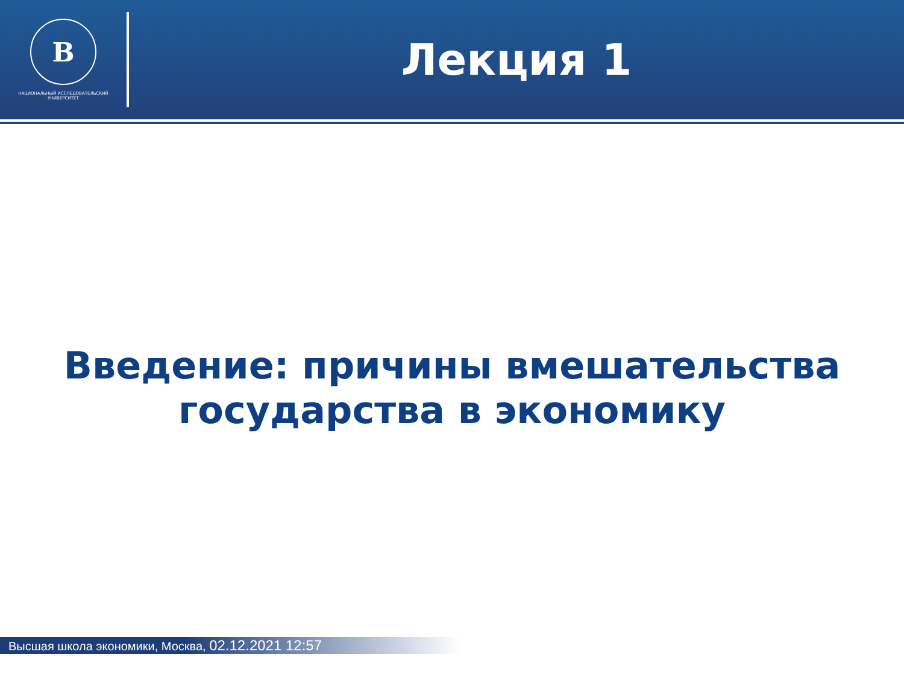В
НАЦИОНАЛЬНЫЙ ИССЛЕДОВАТЕЛЬСКИЙ
УНИВЕРСИТЕТ
Лекция 1
Введение: причины вмешательства
государства в экономику
Высшая школа экономики, Москва, 02.12.2021 12:57